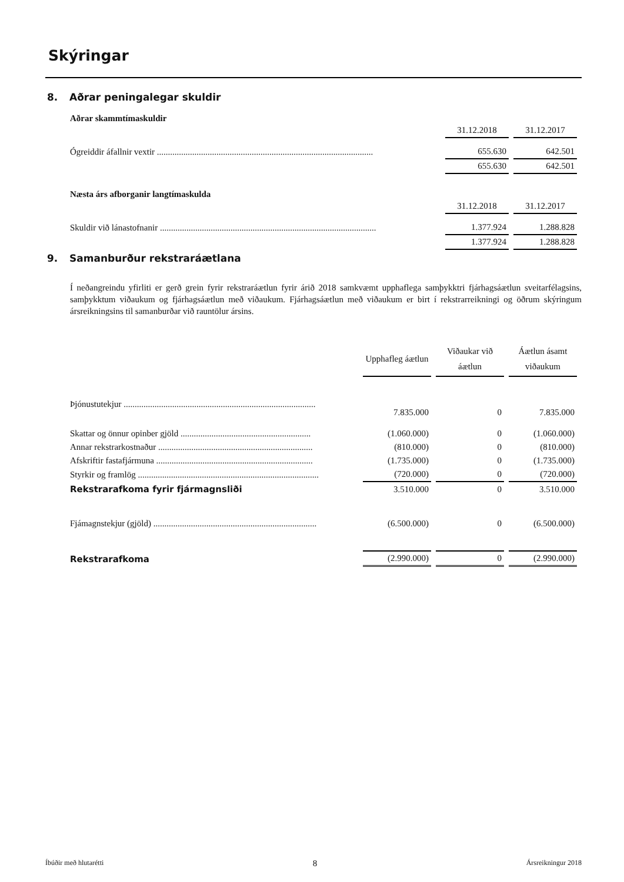Skýringar
8. Aðrar peningalegar skuldir
Aðrar skammtímaskuldir
| | 31.12.2018 | 31.12.2017 |
| --- | --- | --- |
| Ógreiddir áfallnir vextir .................................................................................................. | 655.630 | 642.501 |
| | 655.630 | 642.501 |
Næsta árs afborganir langtímaskulda
| | 31.12.2018 | 31.12.2017 |
| --- | --- | --- |
| Skuldir við lánastofnanir .................................................................................................. | 1.377.924 | 1.288.828 |
| | 1.377.924 | 1.288.828 |
9. Samanburður rekstraráætlana
Í neðangreindu yfirliti er gerð grein fyrir rekstraráætlun fyrir árið 2018 samkvæmt upphaflega samþykktri fjárhagsáætlun sveitarfélagsins, samþykktum viðaukum og fjárhagsáætlun með viðaukum. Fjárhagsáætlun með viðaukum er birt í rekstrarreikningi og öðrum skýringum ársreikningsins til samanburðar við rauntölur ársins.
| | Upphafleg áætlun | Viðaukar við áætlun | Áætlun ásamt viðaukum |
| --- | --- | --- | --- |
| Þjónustutekjur ....................................................................................... | 7.835.000 | 0 | 7.835.000 |
| Skattar og önnur opinber gjöld ........................................................... | (1.060.000) | 0 | (1.060.000) |
| Annar rekstrarkostnaður ...................................................................... | (810.000) | 0 | (810.000) |
| Afskriftir fastafjármuna ....................................................................... | (1.735.000) | 0 | (1.735.000) |
| Styrkir og framlög .................................................................................. | (720.000) | 0 | (720.000) |
| Rekstrarafkoma fyrir fjármagnsliði | 3.510.000 | 0 | 3.510.000 |
| Fjámagnstekjur (gjöld) .......................................................................... | (6.500.000) | 0 | (6.500.000) |
| Rekstrarafkoma | (2.990.000) | 0 | (2.990.000) |
Íbúðir með hlutarétti 8 Ársreikningur 2018